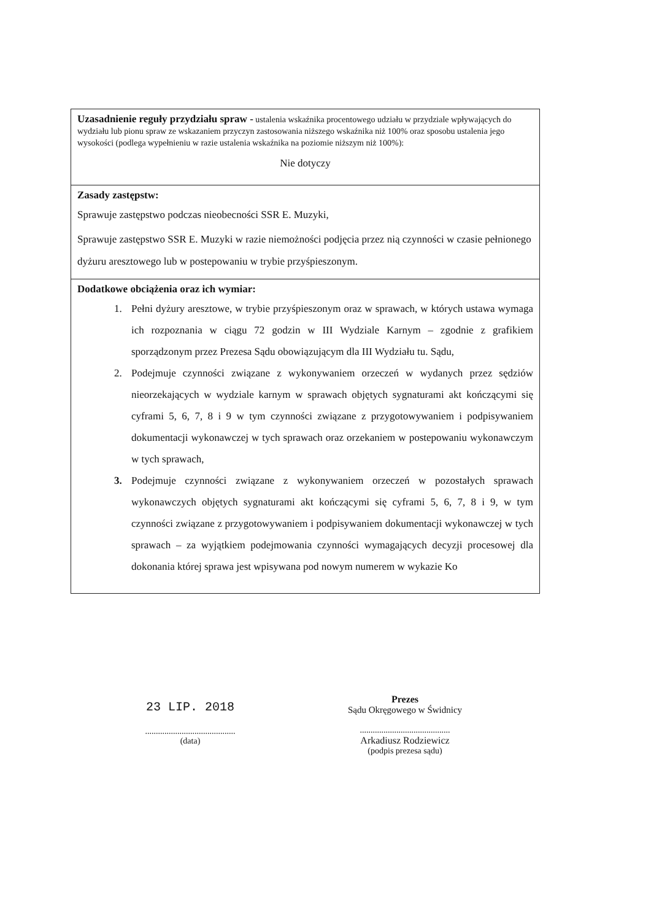| Uzasadnienie reguły przydziału spraw - ustalenia wskaźnika procentowego udziału w przydziale wpływających do wydziału lub pionu spraw ze wskazaniem przyczyn zastosowania niższego wskaźnika niż 100% oraz sposobu ustalenia jego wysokości (podlega wypełnieniu w razie ustalenia wskaźnika na poziomie niższym niż 100%): Nie dotyczy |
| Zasady zastępstw: Sprawuje zastępstwo podczas nieobecności SSR E. Muzyki, Sprawuje zastępstwo SSR E. Muzyki w razie niemożności podjęcia przez nią czynności w czasie pełnionego dyżuru aresztowego lub w postepowaniu w trybie przyśpieszonym. |
| Dodatkowe obciążenia oraz ich wymiar: 1. Pełni dyżury aresztowe, w trybie przyśpieszonym oraz w sprawach, w których ustawa wymaga ich rozpoznania w ciągu 72 godzin w III Wydziale Karnym – zgodnie z grafikiem sporządzonym przez Prezesa Sądu obowiązującym dla III Wydziału tu. Sądu, 2. Podejmuje czynności związane z wykonywaniem orzeczeń w wydanych przez sędziów nieorzekających w wydziale karnym w sprawach objętych sygnaturami akt kończącymi się cyframi 5, 6, 7, 8 i 9 w tym czynności związane z przygotowywaniem i podpisywaniem dokumentacji wykonawczej w tych sprawach oraz orzekaniem w postepowaniu wykonawczym w tych sprawach, 3. Podejmuje czynności związane z wykonywaniem orzeczeń w pozostałych sprawach wykonawczych objętych sygnaturami akt kończącymi się cyframi 5, 6, 7, 8 i 9, w tym czynności związane z przygotowywaniem i podpisywaniem dokumentacji wykonawczej w tych sprawach – za wyjątkiem podejmowania czynności wymagających decyzji procesowej dla dokonania której sprawa jest wpisywana pod nowym numerem w wykazie Ko |
23 LIP. 2018
..........................................
(data)
Prezes
Sądu Okręgowego w Świdnicy
..........................................
Arkadiusz Rodziewicz
(podpis prezesa sądu)